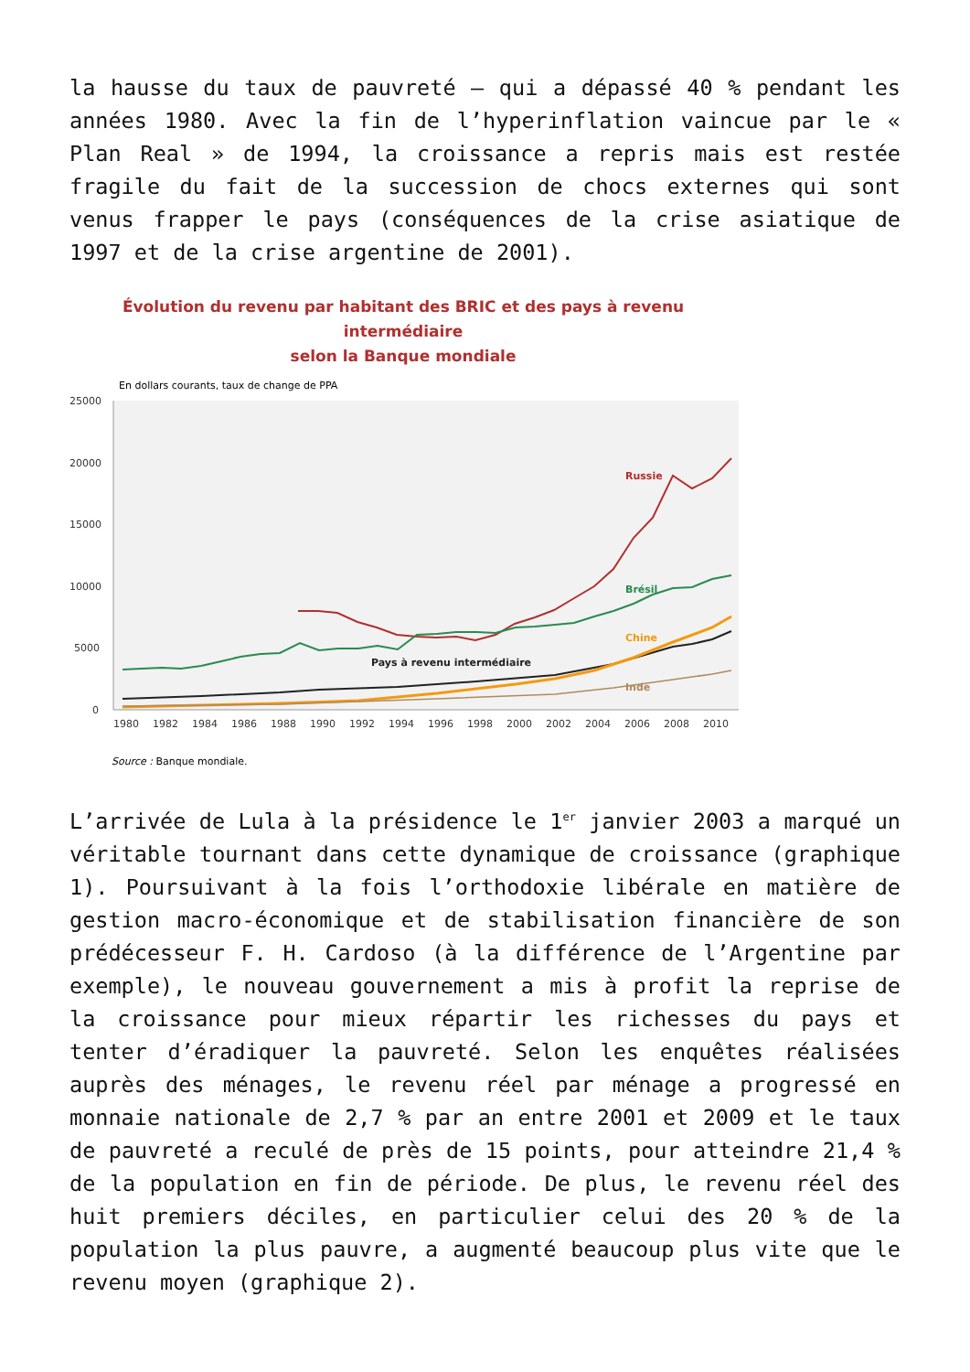la hausse du taux de pauvreté – qui a dépassé 40 % pendant les années 1980. Avec la fin de l’hyperinflation vaincue par le « Plan Real » de 1994, la croissance a repris mais est restée fragile du fait de la succession de chocs externes qui sont venus frapper le pays (conséquences de la crise asiatique de 1997 et de la crise argentine de 2001).
Évolution du revenu par habitant des BRIC et des pays à revenu intermédiaire
selon la Banque mondiale
En dollars courants, taux de change de PPA
25000
20000
15000
10000
5000
0
Russie
Brésil
Chine
Pays à revenu intermédiaire
Inde
1980
1982
1984
1986
1988
1990
1992
1994
1996
1998
2000
2002
2004
2006
2008
2010
Source : Banque mondiale.
L’arrivée de Lula à la présidence le 1<sup>er</sup> janvier 2003 a marqué un véritable tournant dans cette dynamique de croissance (graphique 1). Poursuivant à la fois l’orthodoxie libérale en matière de gestion macro-économique et de stabilisation financière de son prédécesseur F. H. Cardoso (à la différence de l’Argentine par exemple), le nouveau gouvernement a mis à profit la reprise de la croissance pour mieux répartir les richesses du pays et tenter d’éradiquer la pauvreté. Selon les enquêtes réalisées auprès des ménages, le revenu réel par ménage a progressé en monnaie nationale de 2,7 % par an entre 2001 et 2009 et le taux de pauvreté a reculé de près de 15 points, pour atteindre 21,4 % de la population en fin de période. De plus, le revenu réel des huit premiers déciles, en particulier celui des 20 % de la population la plus pauvre, a augmenté beaucoup plus vite que le revenu moyen (graphique 2).